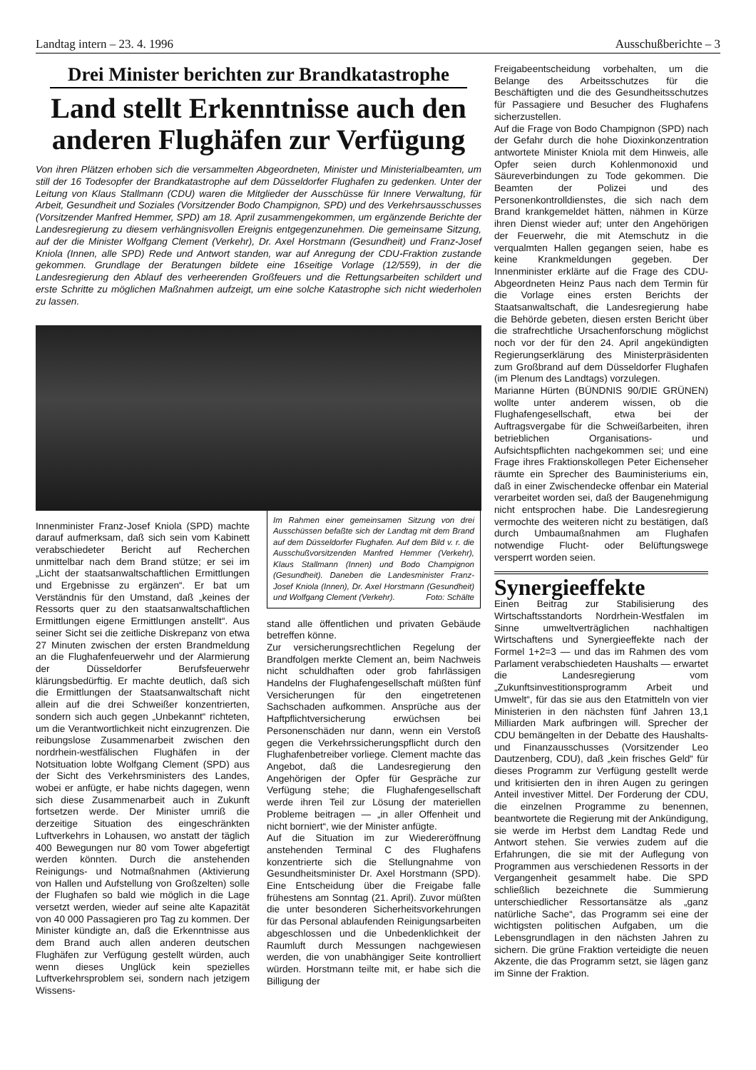Landtag intern – 23. 4. 1996 Ausschußberichte – 3
Drei Minister berichten zur Brandkatastrophe
Land stellt Erkenntnisse auch den anderen Flughäfen zur Verfügung
Von ihren Plätzen erhoben sich die versammelten Abgeordneten, Minister und Ministerialbeamten, um still der 16 Todesopfer der Brandkatastrophe auf dem Düsseldorfer Flughafen zu gedenken. Unter der Leitung von Klaus Stallmann (CDU) waren die Mitglieder der Ausschüsse für Innere Verwaltung, für Arbeit, Gesundheit und Soziales (Vorsitzender Bodo Champignon, SPD) und des Verkehrsausschusses (Vorsitzender Manfred Hemmer, SPD) am 18. April zusammengekommen, um ergänzende Berichte der Landesregierung zu diesem verhängnisvollen Ereignis entgegenzunehmen. Die gemeinsame Sitzung, auf der die Minister Wolfgang Clement (Verkehr), Dr. Axel Horstmann (Gesundheit) und Franz-Josef Kniola (Innen, alle SPD) Rede und Antwort standen, war auf Anregung der CDU-Fraktion zustande gekommen. Grundlage der Beratungen bildete eine 16seitige Vorlage (12/559), in der die Landesregierung den Ablauf des verheerenden Großfeuers und die Rettungsarbeiten schildert und erste Schritte zu möglichen Maßnahmen aufzeigt, um eine solche Katastrophe sich nicht wiederholen zu lassen.
Innenminister Franz-Josef Kniola (SPD) machte darauf aufmerksam, daß sich sein vom Kabinett verabschiedeter Bericht auf Recherchen unmittelbar nach dem Brand stütze; er sei im „Licht der staatsanwaltschaftlichen Ermittlungen und Ergebnisse zu ergänzen“. Er bat um Verständnis für den Umstand, daß „keines der Ressorts quer zu den staatsanwaltschaftlichen Ermittlungen eigene Ermittlungen anstellt“. Aus seiner Sicht sei die zeitliche Diskrepanz von etwa 27 Minuten zwischen der ersten Brandmeldung an die Flughafenfeuerwehr und der Alarmierung der Düsseldorfer Berufsfeuerwehr klärungsbedürftig. Er machte deutlich, daß sich die Ermittlungen der Staatsanwaltschaft nicht allein auf die drei Schweißer konzentrierten, sondern sich auch gegen „Unbekannt“ richteten, um die Verantwortlichkeit nicht einzugrenzen. Die reibungslose Zusammenarbeit zwischen den nordrhein-westfälischen Flughäfen in der Notsituation lobte Wolfgang Clement (SPD) aus der Sicht des Verkehrsministers des Landes, wobei er anfügte, er habe nichts dagegen, wenn sich diese Zusammenarbeit auch in Zukunft fortsetzen werde. Der Minister umriß die derzeitige Situation des eingeschränkten Luftverkehrs in Lohausen, wo anstatt der täglich 400 Bewegungen nur 80 vom Tower abgefertigt werden könnten. Durch die anstehenden Reinigungs- und Notmaßnahmen (Aktivierung von Hallen und Aufstellung von Großzelten) solle der Flughafen so bald wie möglich in die Lage versetzt werden, wieder auf seine alte Kapazität von 40 000 Passagieren pro Tag zu kommen. Der Minister kündigte an, daß die Erkenntnisse aus dem Brand auch allen anderen deutschen Flughäfen zur Verfügung gestellt würden, auch wenn dieses Unglück kein spezielles Luftverkehrsproblem sei, sondern nach jetzigem Wissens-
Im Rahmen einer gemeinsamen Sitzung von drei Ausschüssen befaßte sich der Landtag mit dem Brand auf dem Düsseldorfer Flughafen. Auf dem Bild v. r. die Ausschußvorsitzenden Manfred Hemmer (Verkehr), Klaus Stallmann (Innen) und Bodo Champignon (Gesundheit). Daneben die Landesminister Franz-Josef Kniola (Innen), Dr. Axel Horstmann (Gesundheit) und Wolfgang Clement (Verkehr). Foto: Schälte
stand alle öffentlichen und privaten Gebäude betreffen könne.
Zur versicherungsrechtlichen Regelung der Brandfolgen merkte Clement an, beim Nachweis nicht schuldhaften oder grob fahrlässigen Handelns der Flughafengesellschaft müßten fünf Versicherungen für den eingetretenen Sachschaden aufkommen. Ansprüche aus der Haftpflichtversicherung erwüchsen bei Personenschäden nur dann, wenn ein Verstoß gegen die Verkehrssicherungspflicht durch den Flughafenbetreiber vorliege. Clement machte das Angebot, daß die Landesregierung den Angehörigen der Opfer für Gespräche zur Verfügung stehe; die Flughafengesellschaft werde ihren Teil zur Lösung der materiellen Probleme beitragen — „in aller Offenheit und nicht borniert“, wie der Minister anfügte.
Auf die Situation im zur Wiedereröffnung anstehenden Terminal C des Flughafens konzentrierte sich die Stellungnahme von Gesundheitsminister Dr. Axel Horstmann (SPD). Eine Entscheidung über die Freigabe falle frühestens am Sonntag (21. April). Zuvor müßten die unter besonderen Sicherheitsvorkehrungen für das Personal ablaufenden Reinigungsarbeiten abgeschlossen und die Unbedenklichkeit der Raumluft durch Messungen nachgewiesen werden, die von unabhängiger Seite kontrolliert würden. Horstmann teilte mit, er habe sich die Billigung der
Freigabeentscheidung vorbehalten, um die Belange des Arbeitsschutzes für die Beschäftigten und die des Gesundheitsschutzes für Passagiere und Besucher des Flughafens sicherzustellen.
Auf die Frage von Bodo Champignon (SPD) nach der Gefahr durch die hohe Dioxinkonzentration antwortete Minister Kniola mit dem Hinweis, alle Opfer seien durch Kohlenmonoxid und Säureverbindungen zu Tode gekommen. Die Beamten der Polizei und des Personenkontrolldienstes, die sich nach dem Brand krankgemeldet hätten, nähmen in Kürze ihren Dienst wieder auf; unter den Angehörigen der Feuerwehr, die mit Atemschutz in die verqualmten Hallen gegangen seien, habe es keine Krankmeldungen gegeben. Der Innenminister erklärte auf die Frage des CDU-Abgeordneten Heinz Paus nach dem Termin für die Vorlage eines ersten Berichts der Staatsanwaltschaft, die Landesregierung habe die Behörde gebeten, diesen ersten Bericht über die strafrechtliche Ursachenforschung möglichst noch vor der für den 24. April angekündigten Regierungserklärung des Ministerpräsidenten zum Großbrand auf dem Düsseldorfer Flughafen (im Plenum des Landtags) vorzulegen.
Marianne Hürten (BÜNDNIS 90/DIE GRÜNEN) wollte unter anderem wissen, ob die Flughafengesellschaft, etwa bei der Auftragsvergabe für die Schweißarbeiten, ihren betrieblichen Organisations- und Aufsichtspflichten nachgekommen sei; und eine Frage ihres Fraktionskollegen Peter Eichenseher räumte ein Sprecher des Bauministeriums ein, daß in einer Zwischendecke offenbar ein Material verarbeitet worden sei, daß der Baugenehmigung nicht entsprochen habe. Die Landesregierung vermochte des weiteren nicht zu bestätigen, daß durch Umbaumaßnahmen am Flughafen notwendige Flucht- oder Belüftungswege versperrt worden seien.
Synergieeffekte
Einen Beitrag zur Stabilisierung des Wirtschaftsstandorts Nordrhein-Westfalen im Sinne umweltverträglichen nachhaltigen Wirtschaftens und Synergieeffekte nach der Formel 1+2=3 — und das im Rahmen des vom Parlament verabschiedeten Haushalts — erwartet die Landesregierung vom „Zukunftsinvestitionsprogramm Arbeit und Umwelt“, für das sie aus den Etatmitteln von vier Ministerien in den nächsten fünf Jahren 13,1 Milliarden Mark aufbringen will. Sprecher der CDU bemängelten in der Debatte des Haushalts- und Finanzausschusses (Vorsitzender Leo Dautzenberg, CDU), daß „kein frisches Geld“ für dieses Programm zur Verfügung gestellt werde und kritisierten den in ihren Augen zu geringen Anteil investiver Mittel. Der Forderung der CDU, die einzelnen Programme zu benennen, beantwortete die Regierung mit der Ankündigung, sie werde im Herbst dem Landtag Rede und Antwort stehen. Sie verwies zudem auf die Erfahrungen, die sie mit der Auflegung von Programmen aus verschiedenen Ressorts in der Vergangenheit gesammelt habe. Die SPD schließlich bezeichnete die Summierung unterschiedlicher Ressortansätze als „ganz natürliche Sache“, das Programm sei eine der wichtigsten politischen Aufgaben, um die Lebensgrundlagen in den nächsten Jahren zu sichern. Die grüne Fraktion verteidigte die neuen Akzente, die das Programm setzt, sie lägen ganz im Sinne der Fraktion.